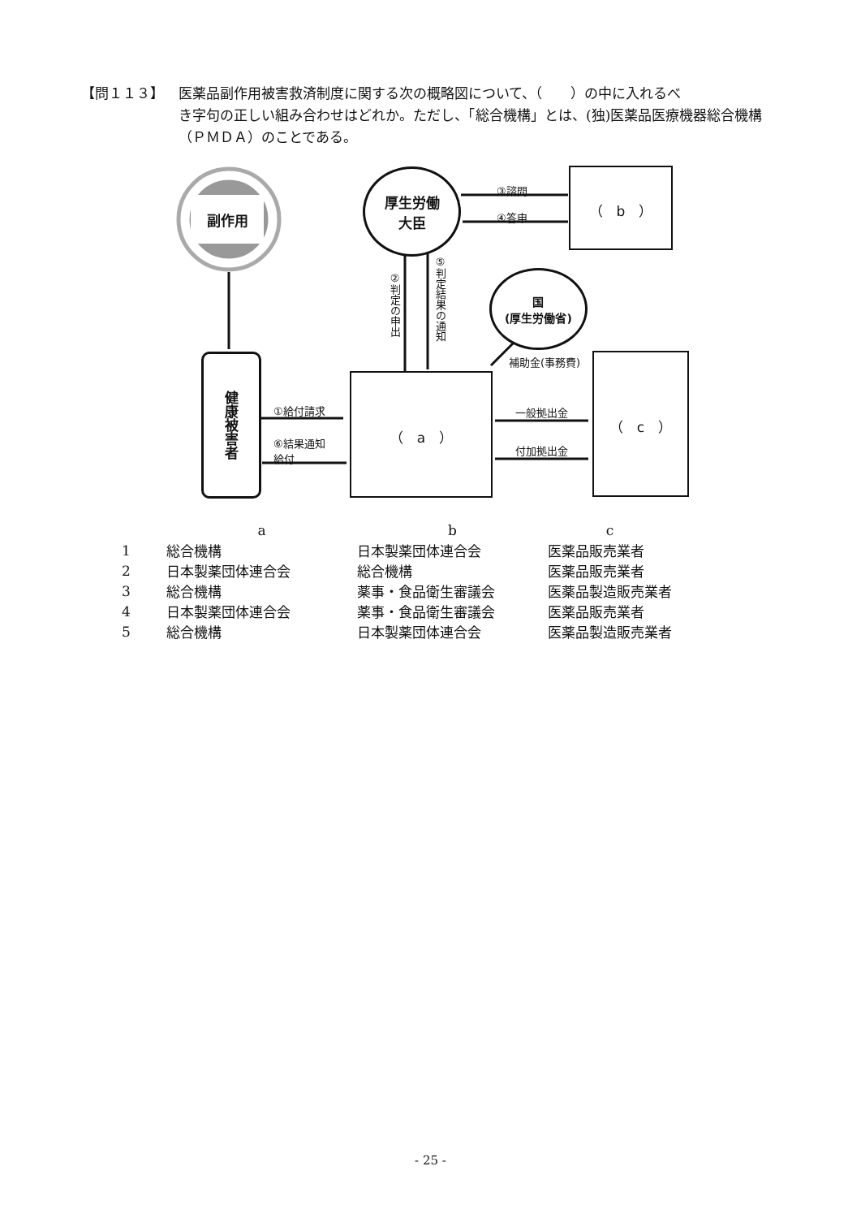【問１１３】 医薬品副作用被害救済制度に関する次の概略図について、（　　）の中に入れるべ
き字句の正しい組み合わせはどれか。ただし、「総合機構」とは、(独)医薬品医療機器総合機構（ＰＭＤＡ）のことである。
副作用
厚生労働
大臣
（　b　）
国
(厚生労働省)
健康被害者
（　a　）
（　c　）
③諮問
④答申
②判定の申出
⑤判定結果の通知
補助金(事務費)
①給付請求
⑥結果通知
給付
一般拠出金
付加拠出金
| | a | b | c |
| --- | --- | --- | --- |
| 1 | 総合機構 | 日本製薬団体連合会 | 医薬品販売業者 |
| 2 | 日本製薬団体連合会 | 総合機構 | 医薬品販売業者 |
| 3 | 総合機構 | 薬事・食品衛生審議会 | 医薬品製造販売業者 |
| 4 | 日本製薬団体連合会 | 薬事・食品衛生審議会 | 医薬品販売業者 |
| 5 | 総合機構 | 日本製薬団体連合会 | 医薬品製造販売業者 |
- 25 -